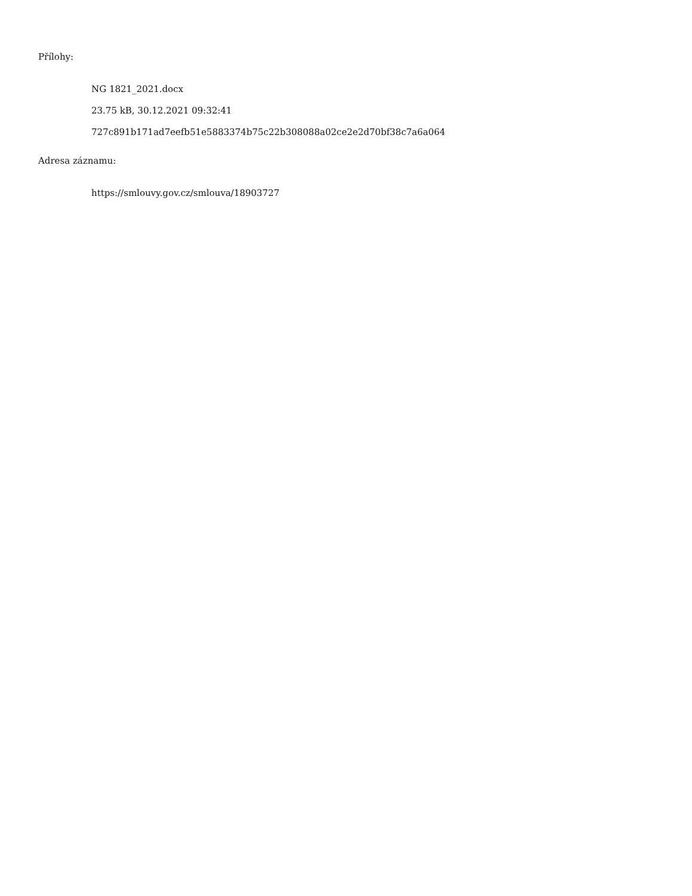Přílohy:
NG 1821_2021.docx
23.75 kB, 30.12.2021 09:32:41
727c891b171ad7eefb51e5883374b75c22b308088a02ce2e2d70bf38c7a6a064
Adresa záznamu:
https://smlouvy.gov.cz/smlouva/18903727